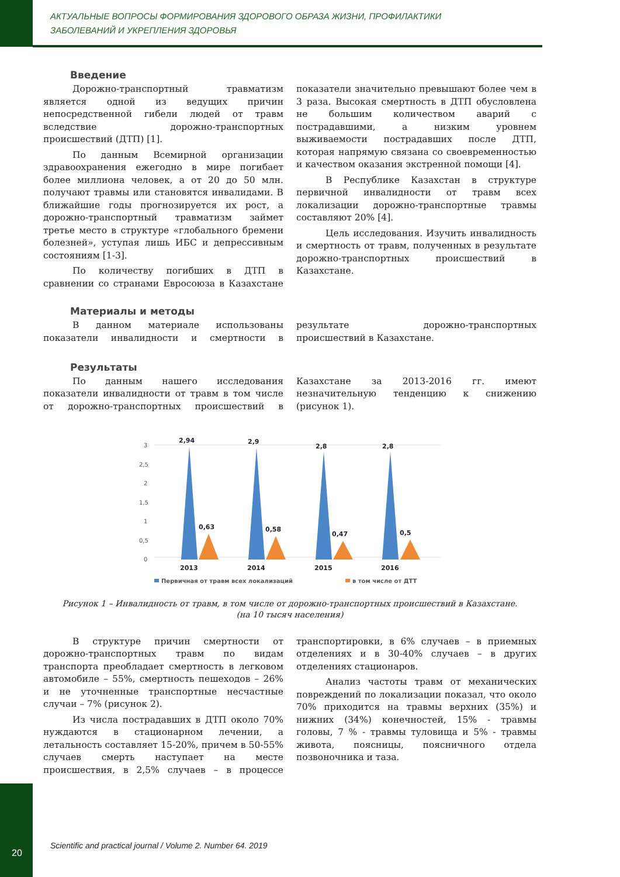АКТУАЛЬНЫЕ ВОПРОСЫ ФОРМИРОВАНИЯ ЗДОРОВОГО ОБРАЗА ЖИЗНИ, ПРОФИЛАКТИКИ
ЗАБОЛЕВАНИЙ И УКРЕПЛЕНИЯ ЗДОРОВЬЯ
Введение
Дорожно-транспортный травматизм является одной из ведущих причин непосредственной гибели людей от травм вследствие дорожно-транспортных происшествий (ДТП) [1].
По данным Всемирной организации здравоохранения ежегодно в мире погибает более миллиона человек, а от 20 до 50 млн. получают травмы или становятся инвалидами. В ближайшие годы прогнозируется их рост, а дорожно-транспортный травматизм займет третье место в структуре «глобального бремени болезней», уступая лишь ИБС и депрессивным состояниям [1-3].
По количеству погибших в ДТП в сравнении со странами Евросоюза в Казахстане показатели значительно превышают более чем в 3 раза. Высокая смертность в ДТП обусловлена не большим количеством аварий с пострадавшими, а низким уровнем выживаемости пострадавших после ДТП, которая напрямую связана со своевременностью и качеством оказания экстренной помощи [4].
В Республике Казахстан в структуре первичной инвалидности от травм всех локализации дорожно-транспортные травмы составляют 20% [4].
Цель исследования. Изучить инвалидность и смертность от травм, полученных в результате дорожно-транспортных происшествий в Казахстане.
Материалы и методы
В данном материале использованы показатели инвалидности и смертности в результате дорожно-транспортных происшествий в Казахстане.
Результаты
По данным нашего исследования показатели инвалидности от травм в том числе от дорожно-транспортных происшествий в Казахстане за 2013-2016 гг. имеют незначительную тенденцию к снижению (рисунок 1).
3
2,5
2
1,5
1
0,5
0
2,94
2,9
2,8
2,8
0,63
0,58
0,47
0,5
2013
2014
2015
2016
Первичная от травм всех локализаций
в том числе от ДТТ
Рисунок 1 – Инвалидность от травм, в том числе от дорожно-транспортных происшествий в Казахстане.
(на 10 тысяч населения)
В структуре причин смертности от дорожно-транспортных травм по видам транспорта преобладает смертность в легковом автомобиле – 55%, смертность пешеходов – 26% и не уточненные транспортные несчастные случаи – 7% (рисунок 2).
Из числа пострадавших в ДТП около 70% нуждаются в стационарном лечении, а летальность составляет 15-20%, причем в 50-55% случаев смерть наступает на месте происшествия, в 2,5% случаев – в процессе транспортировки, в 6% случаев – в приемных отделениях и в 30-40% случаев – в других отделениях стационаров.
Анализ частоты травм от механических повреждений по локализации показал, что около 70% приходится на травмы верхних (35%) и нижних (34%) конечностей, 15% - травмы головы, 7 % - травмы туловища и 5% - травмы живота, поясницы, поясничного отдела позвоночника и таза.
Scientific and practical journal / Volume 2. Number 64. 2019
20